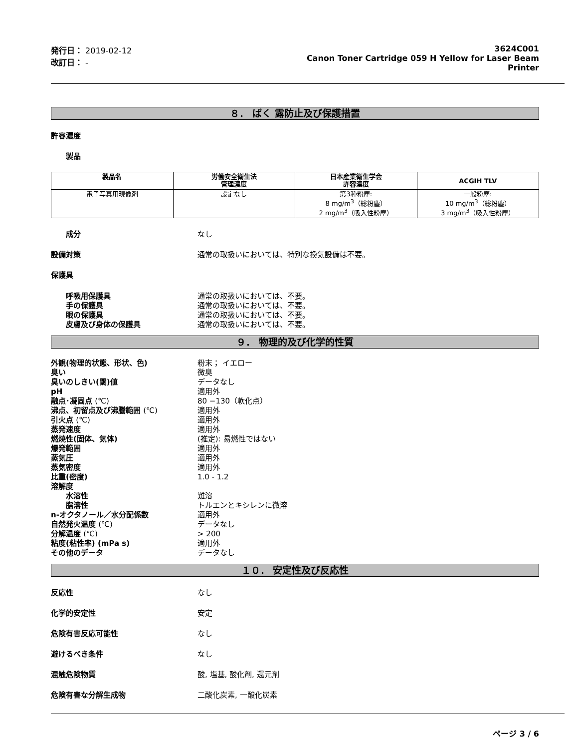発行日： 2019-02-12
改訂日： -
3624C001
Canon Toner Cartridge 059 H Yellow for Laser Beam
Printer
８． ばく 露防止及び保護措置
許容濃度
製品
| 製品名 | 労働安全衛生法 管理濃度 | 日本産業衛生学会 許容濃度 | ACGIH TLV |
| --- | --- | --- | --- |
| 電子写真用現像剤 | 設定なし | 第3種粉塵: 8 mg/m<sup>3</sup>（総粉塵） 2 mg/m<sup>3</sup>（吸入性粉塵） | 一般粉塵: 10 mg/m<sup>3</sup>（総粉塵） 3 mg/m<sup>3</sup>（吸入性粉塵） |
成分 なし
設備対策 通常の取扱いにおいては、特別な換気設備は不要。
保護具
呼吸用保護具 通常の取扱いにおいては、不要。
手の保護具 通常の取扱いにおいては、不要。
眼の保護具 通常の取扱いにおいては、不要。
皮膚及び身体の保護具 通常の取扱いにおいては、不要。
９． 物理的及び化学的性質
外観(物理的状態、形状、色) 粉末； イエロー
臭い 微臭
臭いのしきい(閾)値 データなし
pH 適用外
融点･凝固点 (℃) 80 −130（軟化点）
沸点、初留点及び沸騰範囲 (℃) 適用外
引火点 (℃) 適用外
蒸発速度 適用外
燃焼性(固体、気体) (推定): 易燃性ではない
爆発範囲 適用外
蒸気圧 適用外
蒸気密度 適用外
比重(密度) 1.0 - 1.2
溶解度
水溶性 難溶
脂溶性 トルエンとキシレンに微溶
n-オクタノール／水分配係数 適用外
自然発火温度 (℃) データなし
分解温度 (℃) > 200
粘度(粘性率) (mPa s) 適用外
その他のデータ データなし
１０． 安定性及び反応性
反応性 なし
化学的安定性 安定
危険有害反応可能性 なし
避けるべき条件 なし
混触危険物質 酸, 塩基, 酸化剤, 還元剤
危険有害な分解生成物 二酸化炭素, 一酸化炭素
ページ 3 / 6